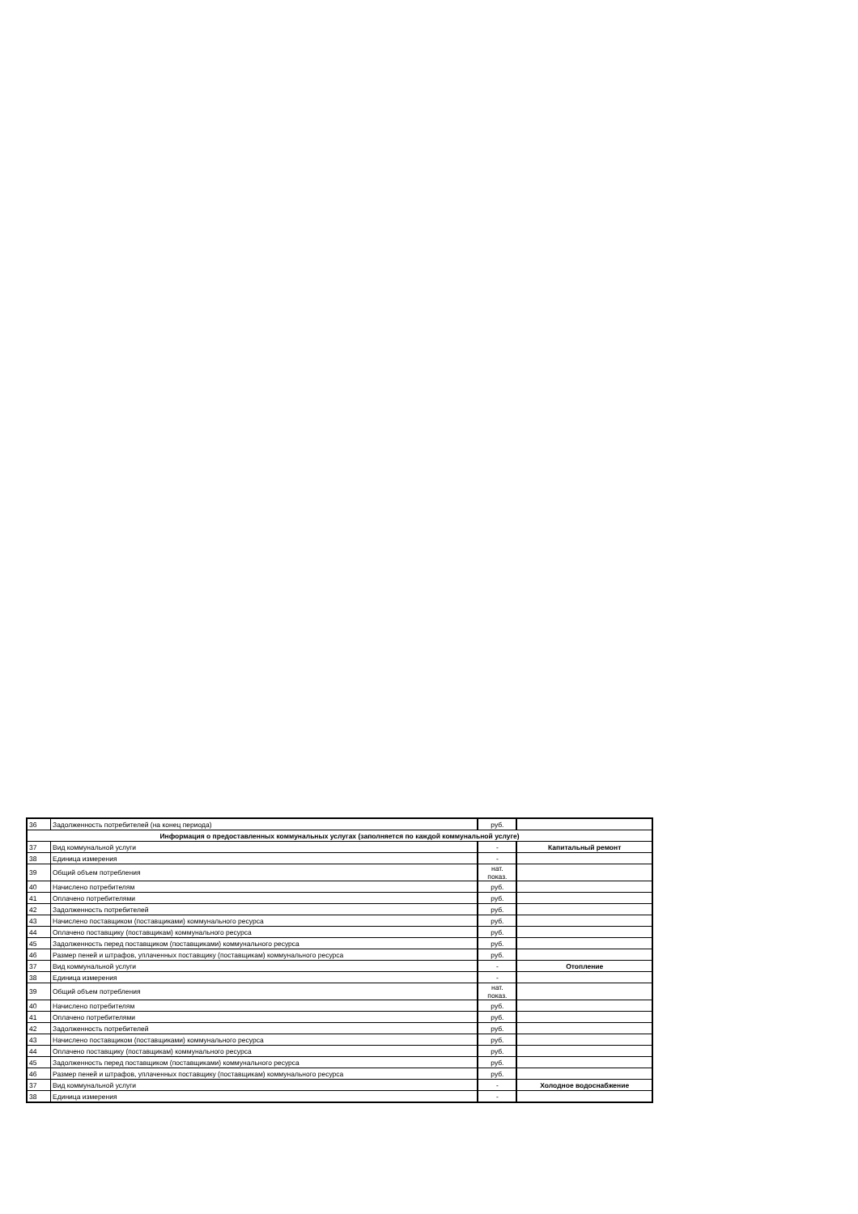| 36 | Задолженность потребителей (на конец периода) | руб. | |
| Информация о предоставленных коммунальных услугах (заполняется по каждой коммунальной услуге) | | | |
| 37 | Вид коммунальной услуги | - | Капитальный ремонт |
| 38 | Единица измерения | - | |
| 39 | Общий объем потребления | нат. показ. | |
| 40 | Начислено потребителям | руб. | |
| 41 | Оплачено потребителями | руб. | |
| 42 | Задолженность потребителей | руб. | |
| 43 | Начислено поставщиком (поставщиками) коммунального ресурса | руб. | |
| 44 | Оплачено поставщику (поставщикам) коммунального ресурса | руб. | |
| 45 | Задолженность перед поставщиком (поставщиками) коммунального ресурса | руб. | |
| 46 | Размер пеней и штрафов, уплаченных поставщику (поставщикам) коммунального ресурса | руб. | |
| 37 | Вид коммунальной услуги | - | Отопление |
| 38 | Единица измерения | - | |
| 39 | Общий объем потребления | нат. показ. | |
| 40 | Начислено потребителям | руб. | |
| 41 | Оплачено потребителями | руб. | |
| 42 | Задолженность потребителей | руб. | |
| 43 | Начислено поставщиком (поставщиками) коммунального ресурса | руб. | |
| 44 | Оплачено поставщику (поставщикам) коммунального ресурса | руб. | |
| 45 | Задолженность перед поставщиком (поставщиками) коммунального ресурса | руб. | |
| 46 | Размер пеней и штрафов, уплаченных поставщику (поставщикам) коммунального ресурса | руб. | |
| 37 | Вид коммунальной услуги | - | Холодное водоснабжение |
| 38 | Единица измерения | - | |